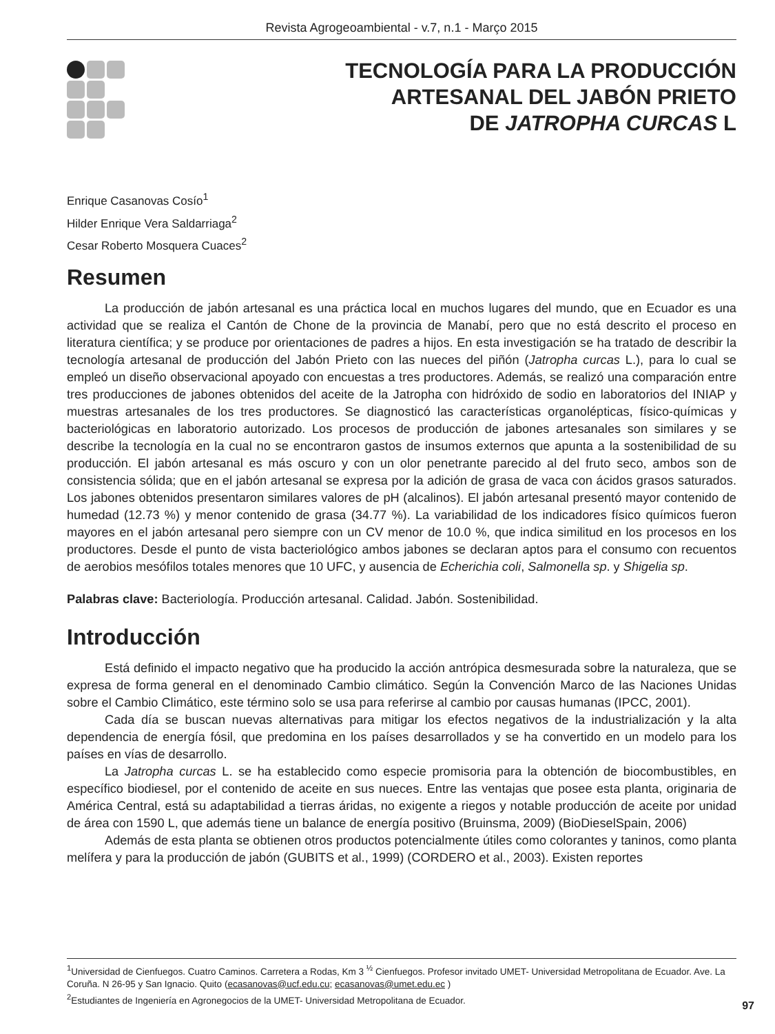Revista Agrogeoambiental - v.7, n.1 - Março 2015
TECNOLOGÍA PARA LA PRODUCCIÓN
ARTESANAL DEL JABÓN PRIETO
DE JATROPHA CURCAS L
Enrique Casanovas Cosío<sup>1</sup>
Hilder Enrique Vera Saldarriaga<sup>2</sup>
Cesar Roberto Mosquera Cuaces<sup>2</sup>
Resumen
La producción de jabón artesanal es una práctica local en muchos lugares del mundo, que en Ecuador es una actividad que se realiza el Cantón de Chone de la provincia de Manabí, pero que no está descrito el proceso en literatura científica; y se produce por orientaciones de padres a hijos. En esta investigación se ha tratado de describir la tecnología artesanal de producción del Jabón Prieto con las nueces del piñón (Jatropha curcas L.), para lo cual se empleó un diseño observacional apoyado con encuestas a tres productores. Además, se realizó una comparación entre tres producciones de jabones obtenidos del aceite de la Jatropha con hidróxido de sodio en laboratorios del INIAP y muestras artesanales de los tres productores. Se diagnosticó las características organolépticas, físico-químicas y bacteriológicas en laboratorio autorizado. Los procesos de producción de jabones artesanales son similares y se describe la tecnología en la cual no se encontraron gastos de insumos externos que apunta a la sostenibilidad de su producción. El jabón artesanal es más oscuro y con un olor penetrante parecido al del fruto seco, ambos son de consistencia sólida; que en el jabón artesanal se expresa por la adición de grasa de vaca con ácidos grasos saturados. Los jabones obtenidos presentaron similares valores de pH (alcalinos). El jabón artesanal presentó mayor contenido de humedad (12.73 %) y menor contenido de grasa (34.77 %). La variabilidad de los indicadores físico químicos fueron mayores en el jabón artesanal pero siempre con un CV menor de 10.0 %, que indica similitud en los procesos en los productores. Desde el punto de vista bacteriológico ambos jabones se declaran aptos para el consumo con recuentos de aerobios mesófilos totales menores que 10 UFC, y ausencia de Echerichia coli, Salmonella sp. y Shigelia sp.
Palabras clave: Bacteriología. Producción artesanal. Calidad. Jabón. Sostenibilidad.
Introducción
Está definido el impacto negativo que ha producido la acción antrópica desmesurada sobre la naturaleza, que se expresa de forma general en el denominado Cambio climático. Según la Convención Marco de las Naciones Unidas sobre el Cambio Climático, este término solo se usa para referirse al cambio por causas humanas (IPCC, 2001).
Cada día se buscan nuevas alternativas para mitigar los efectos negativos de la industrialización y la alta dependencia de energía fósil, que predomina en los países desarrollados y se ha convertido en un modelo para los países en vías de desarrollo.
La Jatropha curcas L. se ha establecido como especie promisoria para la obtención de biocombustibles, en específico biodiesel, por el contenido de aceite en sus nueces. Entre las ventajas que posee esta planta, originaria de América Central, está su adaptabilidad a tierras áridas, no exigente a riegos y notable producción de aceite por unidad de área con 1590 L, que además tiene un balance de energía positivo (Bruinsma, 2009) (BioDieselSpain, 2006)
Además de esta planta se obtienen otros productos potencialmente útiles como colorantes y taninos, como planta melífera y para la producción de jabón (GUBITS et al., 1999) (CORDERO et al., 2003). Existen reportes
<sup>1</sup> Universidad de Cienfuegos. Cuatro Caminos. Carretera a Rodas, Km 3 <sup>½</sup> Cienfuegos. Profesor invitado UMET- Universidad Metropolitana de Ecuador. Ave. La Coruña. N 26-95 y San Ignacio. Quito (ecasanovas@ucf.edu.cu; ecasanovas@umet.edu.ec )
<sup>2</sup> Estudiantes de Ingeniería en Agronegocios de la UMET- Universidad Metropolitana de Ecuador.
97